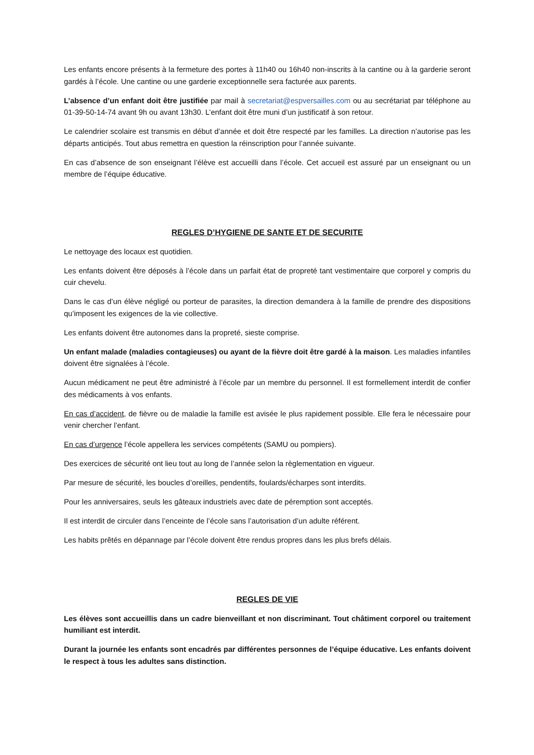Les enfants encore présents à la fermeture des portes à 11h40 ou 16h40 non-inscrits à la cantine ou à la garderie seront gardés à l’école. Une cantine ou une garderie exceptionnelle sera facturée aux parents.
L’absence d’un enfant doit être justifiée par mail à secretariat@espversailles.com ou au secrétariat par téléphone au 01-39-50-14-74 avant 9h ou avant 13h30. L’enfant doit être muni d’un justificatif à son retour.
Le calendrier scolaire est transmis en début d’année et doit être respecté par les familles. La direction n’autorise pas les départs anticipés. Tout abus remettra en question la réinscription pour l’année suivante.
En cas d’absence de son enseignant l’élève est accueilli dans l’école. Cet accueil est assuré par un enseignant ou un membre de l’équipe éducative.
REGLES D’HYGIENE DE SANTE ET DE SECURITE
Le nettoyage des locaux est quotidien.
Les enfants doivent être déposés à l’école dans un parfait état de propreté tant vestimentaire que corporel y compris du cuir chevelu.
Dans le cas d’un élève négligé ou porteur de parasites, la direction demandera à la famille de prendre des dispositions qu’imposent les exigences de la vie collective.
Les enfants doivent être autonomes dans la propreté, sieste comprise.
Un enfant malade (maladies contagieuses) ou ayant de la fièvre doit être gardé à la maison. Les maladies infantiles doivent être signalées à l’école.
Aucun médicament ne peut être administré à l’école par un membre du personnel. Il est formellement interdit de confier des médicaments à vos enfants.
En cas d’accident, de fièvre ou de maladie la famille est avisée le plus rapidement possible. Elle fera le nécessaire pour venir chercher l’enfant.
En cas d’urgence l’école appellera les services compétents (SAMU ou pompiers).
Des exercices de sécurité ont lieu tout au long de l’année selon la règlementation en vigueur.
Par mesure de sécurité, les boucles d’oreilles, pendentifs, foulards/écharpes sont interdits.
Pour les anniversaires, seuls les gâteaux industriels avec date de péremption sont acceptés.
Il est interdit de circuler dans l’enceinte de l’école sans l’autorisation d’un adulte référent.
Les habits prêtés en dépannage par l’école doivent être rendus propres dans les plus brefs délais.
REGLES DE VIE
Les élèves sont accueillis dans un cadre bienveillant et non discriminant. Tout châtiment corporel ou traitement humiliant est interdit.
Durant la journée les enfants sont encadrés par différentes personnes de l’équipe éducative. Les enfants doivent le respect à tous les adultes sans distinction.